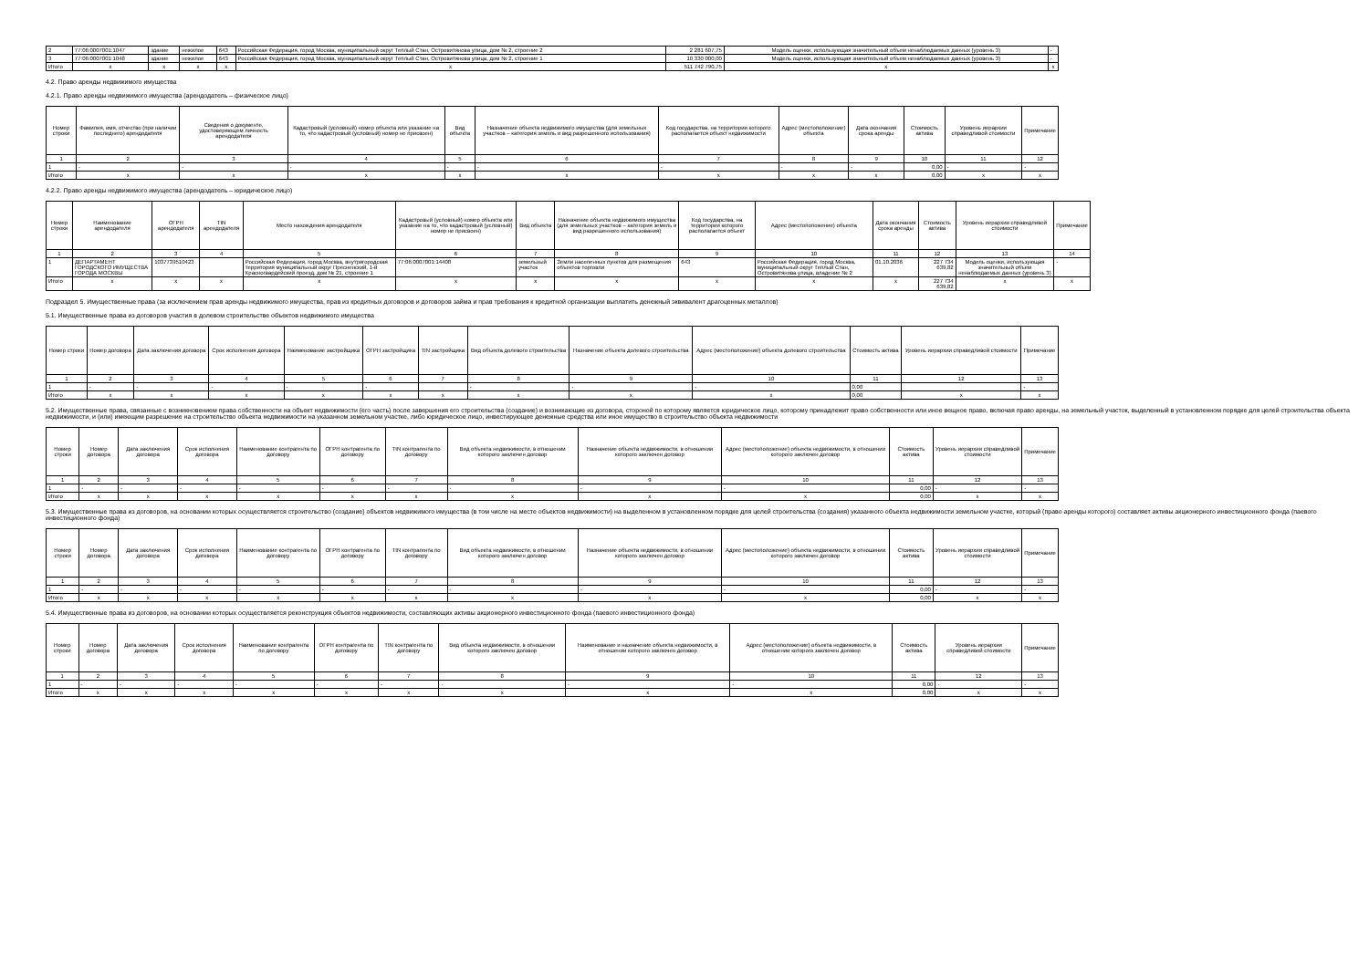| 2 | 77:06:0007001:1047 | здание | нежилое | 643 | Российская Федерация, город Москва, муниципальный округ Теплый Стан, Островитянова улица, дом № 2, строение 2 | 2 281 607,75 | Модель оценки, использующая значительный объем ненаблюдаемых данных (уровень 3) | - |
| 3 | 77:06:0007001:1048 | здание | нежилое | 643 | Российская Федерация, город Москва, муниципальный округ Теплый Стан, Островитянова улица, дом № 2, строение 1 | 10 330 000,00 | Модель оценки, использующая значительный объем ненаблюдаемых данных (уровень 3) | - |
| Итого | x | x | x | x | x | 511 742 790,75 | x | x |
4.2. Право аренды недвижимого имущества
4.2.1. Право аренды недвижимого имущества (арендодатель – физическое лицо)
| Номер строки | Фамилия, имя, отчество (при наличии последнего) арендодателя | Сведения о документе, удостоверяющем личность арендодателя | Кадастровый (условный) номер объекта или указание на то, что кадастровый (условный) номер не присвоен) | Вид объекта | Назначение объекта недвижимого имущества (для земельных участков – категория земель и вид разрешенного использования) | Код государства, на территории которого располагается объект недвижимости | Адрес (местоположение) объекта | Дата окончания срока аренды | Стоимость актива | Уровень иерархии справедливой стоимости | Примечание |
| --- | --- | --- | --- | --- | --- | --- | --- | --- | --- | --- | --- |
| 1 | 2 | 3 | 4 | 5 | 6 | 7 | 8 | 9 | 10 | 11 | 12 |
| 1 | - | - | - | - | - | - | - | - | 0,00 | - | - |
| Итого | x | x | x | x | x | x | x | x | 0,00 | x | x |
4.2.2. Право аренды недвижимого имущества (арендодатель – юридическое лицо)
| Номер строки | Наименование арендодателя | ОГРН арендодателя | TIN арендодателя | Место нахождения арендодателя | Кадастровый (условный) номер объекта или указание на то, что кадастровый (условный) номер не присвоен) | Вид объекта | Назначение объекта недвижимого имущества (для земельных участков – категория земель и вид разрешенного использования) | Код государства, на территории которого располагается объект | Адрес (местоположение) объекта | Дата окончания срока аренды | Стоимость актива | Уровень иерархии справедливой стоимости | Примечание |
| --- | --- | --- | --- | --- | --- | --- | --- | --- | --- | --- | --- | --- | --- |
| 1 | 2 | 3 | 4 | 5 | 6 | 7 | 8 | 9 | 10 | 11 | 12 | 13 | 14 |
| 1 | ДЕПАРТАМЕНТ ГОРОДСКОГО ИМУЩЕСТВА ГОРОДА МОСКВЫ | 1037739510423 | | Российская Федерация, город Москва, внутригородская территория муниципальный округ Пресненский, 1-й Красногвардейский проезд, дом № 21, строение 1 | 77:06:0007001:14408 | земельный участок | Земли населенных пунктов для размещения объектов торговли | 643 | Российская Федерация, город Москва, муниципальный округ Теплый Стан, Островитянова улица, владение № 2 | 01.10.2036 | 227 734 639,82 | Модель оценки, использующая значительный объем ненаблюдаемых данных (уровень 3) | - |
| Итого | x | x | x | x | x | x | x | x | x | x | 227 734 639,82 | x | x |
Подраздел 5. Имущественные права (за исключением прав аренды недвижимого имущества, прав из кредитных договоров и договоров займа и прав требования к кредитной организации выплатить денежный эквивалент драгоценных металлов)
5.1. Имущественные права из договоров участия в долевом строительстве объектов недвижимого имущества
| Номер строки | Номер договора | Дата заключения договора | Срок исполнения договора | Наименование застройщика | ОГРН застройщика | TIN застройщика | Вид объекта долевого строительства | Назначение объекта долевого строительства | Адрес (местоположение) объекта долевого строительства | Стоимость актива | Уровень иерархии справедливой стоимости | Примечание |
| --- | --- | --- | --- | --- | --- | --- | --- | --- | --- | --- | --- | --- |
| 1 | 2 | 3 | 4 | 5 | 6 | 7 | 8 | 9 | 10 | 11 | 12 | 13 |
| 1 | - | - | - | - | - | | - | - | - | 0,00 | | - |
| Итого | x | x | x | x | x | x | x | x | x | 0,00 | x | x |
5.2. Имущественные права, связанные с возникновением права собственности на объект недвижимости (его часть) после завершения его строительства (создание) и возникающие из договора, стороной по которому является юридическое лицо, которому принадлежит право собственности или иное вещное право, включая право аренды, на земельный участок, выделенный в установленном порядке для целей строительства объекта недвижимости, и (или) имеющим разрешение на строительство объекта недвижимости на указанном земельном участке, либо юридическое лицо, инвестирующее денежные средства или иное имущество в строительство объекта недвижимости
| Номер строки | Номер договора | Дата заключения договора | Срок исполнения договора | Наименование контрагента по договору | ОГРН контрагента по договору | TIN контрагента по договору | Вид объекта недвижимости, в отношении которого заключен договор | Назначение объекта недвижимости, в отношении которого заключен договор | Адрес (местоположение) объекта недвижимости, в отношении которого заключен договор | Стоимость актива | Уровень иерархии справедливой стоимости | Примечание |
| --- | --- | --- | --- | --- | --- | --- | --- | --- | --- | --- | --- | --- |
| 1 | 2 | 3 | 4 | 5 | 6 | 7 | 8 | 9 | 10 | 11 | 12 | 13 |
| 1 | - | - | - | - | - | - | - | - | - | 0,00 | - | - |
| Итого | x | x | x | x | x | x | x | x | x | 0,00 | x | x |
5.3. Имущественные права из договоров, на основании которых осуществляется строительство (создание) объектов недвижимого имущества (в том числе на месте объектов недвижимости) на выделенном в установленном порядке для целей строительства (создания) указанного объекта недвижимости земельном участке, который (право аренды которого) составляет активы акционерного инвестиционного фонда (паевого инвестиционного фонда)
| Номер строки | Номер договора | Дата заключения договора | Срок исполнения договора | Наименование контрагента по договору | ОГРН контрагента по договору | TIN контрагента по договору | Вид объекта недвижимости, в отношении которого заключен договор | Назначение объекта недвижимости, в отношении которого заключен договор | Адрес (местоположение) объекта недвижимости, в отношении которого заключен договор | Стоимость актива | Уровень иерархии справедливой стоимости | Примечание |
| --- | --- | --- | --- | --- | --- | --- | --- | --- | --- | --- | --- | --- |
| 1 | 2 | 3 | 4 | 5 | 6 | 7 | 8 | 9 | 10 | 11 | 12 | 13 |
| 1 | - | - | - | - | - | - | - | - | - | 0,00 | - | - |
| Итого | x | x | x | x | x | x | x | x | x | 0,00 | x | x |
5.4. Имущественные права из договоров, на основании которых осуществляется реконструкция объектов недвижимости, составляющих активы акционерного инвестиционного фонда (паевого инвестиционного фонда)
| Номер строки | Номер договора | Дата заключения договора | Срок исполнения договора | Наименование контрагента по договору | ОГРН контрагента по договору | TIN контрагента по договору | Вид объекта недвижимости, в отношении которого заключен договор | Наименование и назначение объекта недвижимости, в отношении которого заключен договор | Адрес (местоположение) объекта недвижимости, в отношении которого заключен договор | Стоимость актива | Уровень иерархии справедливой стоимости | Примечание |
| --- | --- | --- | --- | --- | --- | --- | --- | --- | --- | --- | --- | --- |
| 1 | 2 | 3 | 4 | 5 | 6 | 7 | 8 | 9 | 10 | 11 | 12 | 13 |
| 1 | - | - | - | - | - | - | - | - | - | 0,00 | - | - |
| Итого | x | x | x | x | x | x | x | x | x | 0,00 | x | x |